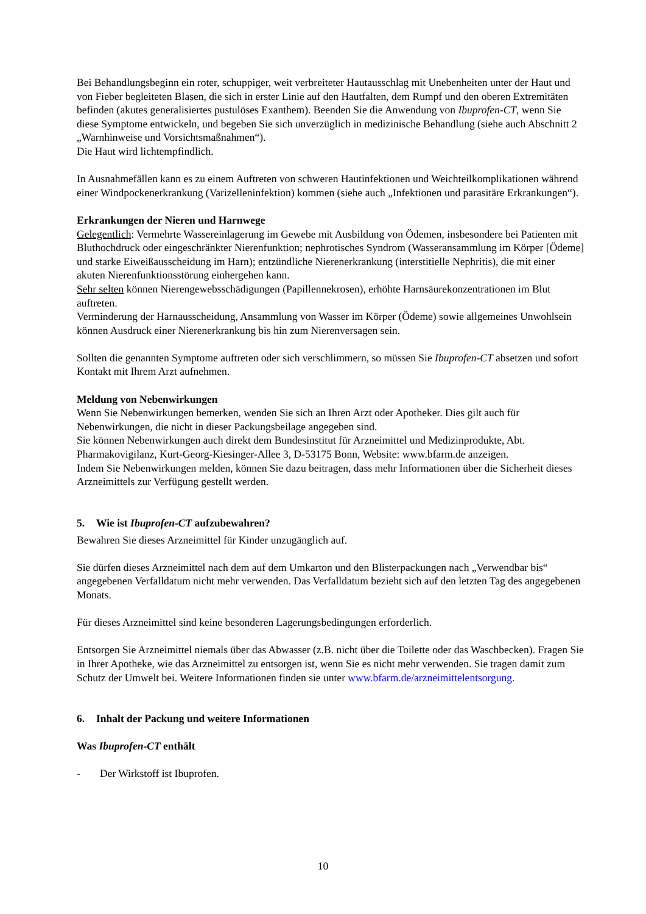Bei Behandlungsbeginn ein roter, schuppiger, weit verbreiteter Hautausschlag mit Unebenheiten unter der Haut und von Fieber begleiteten Blasen, die sich in erster Linie auf den Hautfalten, dem Rumpf und den oberen Extremitäten befinden (akutes generalisiertes pustulöses Exanthem). Beenden Sie die Anwendung von Ibuprofen-CT, wenn Sie diese Symptome entwickeln, und begeben Sie sich unverzüglich in medizinische Behandlung (siehe auch Abschnitt 2 „Warnhinweise und Vorsichtsmaßnahmen“).
Die Haut wird lichtempfindlich.
In Ausnahmefällen kann es zu einem Auftreten von schweren Hautinfektionen und Weichteilkomplikationen während einer Windpockenerkrankung (Varizelleninfektion) kommen (siehe auch „Infektionen und parasitäre Erkrankungen“).
Erkrankungen der Nieren und Harnwege
Gelegentlich: Vermehrte Wassereinlagerung im Gewebe mit Ausbildung von Ödemen, insbesondere bei Patienten mit Bluthochdruck oder eingeschränkter Nierenfunktion; nephrotisches Syndrom (Wasseransammlung im Körper [Ödeme] und starke Eiweißausscheidung im Harn); entzündliche Nierenerkrankung (interstitielle Nephritis), die mit einer akuten Nierenfunktionsstörung einhergehen kann.
Sehr selten können Nierengewebsschädigungen (Papillennekrosen), erhöhte Harnsäurekonzentrationen im Blut auftreten.
Verminderung der Harnausscheidung, Ansammlung von Wasser im Körper (Ödeme) sowie allgemeines Unwohlsein können Ausdruck einer Nierenerkrankung bis hin zum Nierenversagen sein.
Sollten die genannten Symptome auftreten oder sich verschlimmern, so müssen Sie Ibuprofen-CT absetzen und sofort Kontakt mit Ihrem Arzt aufnehmen.
Meldung von Nebenwirkungen
Wenn Sie Nebenwirkungen bemerken, wenden Sie sich an Ihren Arzt oder Apotheker. Dies gilt auch für Nebenwirkungen, die nicht in dieser Packungsbeilage angegeben sind.
Sie können Nebenwirkungen auch direkt dem Bundesinstitut für Arzneimittel und Medizinprodukte, Abt. Pharmakovigilanz, Kurt-Georg-Kiesinger-Allee 3, D-53175 Bonn, Website: www.bfarm.de anzeigen.
Indem Sie Nebenwirkungen melden, können Sie dazu beitragen, dass mehr Informationen über die Sicherheit dieses Arzneimittels zur Verfügung gestellt werden.
5. Wie ist Ibuprofen-CT aufzubewahren?
Bewahren Sie dieses Arzneimittel für Kinder unzugänglich auf.
Sie dürfen dieses Arzneimittel nach dem auf dem Umkarton und den Blisterpackungen nach „Verwendbar bis“ angegebenen Verfalldatum nicht mehr verwenden. Das Verfalldatum bezieht sich auf den letzten Tag des angegebenen Monats.
Für dieses Arzneimittel sind keine besonderen Lagerungsbedingungen erforderlich.
Entsorgen Sie Arzneimittel niemals über das Abwasser (z.B. nicht über die Toilette oder das Waschbecken). Fragen Sie in Ihrer Apotheke, wie das Arzneimittel zu entsorgen ist, wenn Sie es nicht mehr verwenden. Sie tragen damit zum Schutz der Umwelt bei. Weitere Informationen finden sie unter www.bfarm.de/arzneimittelentsorgung.
6. Inhalt der Packung und weitere Informationen
Was Ibuprofen-CT enthält
- Der Wirkstoff ist Ibuprofen.
10